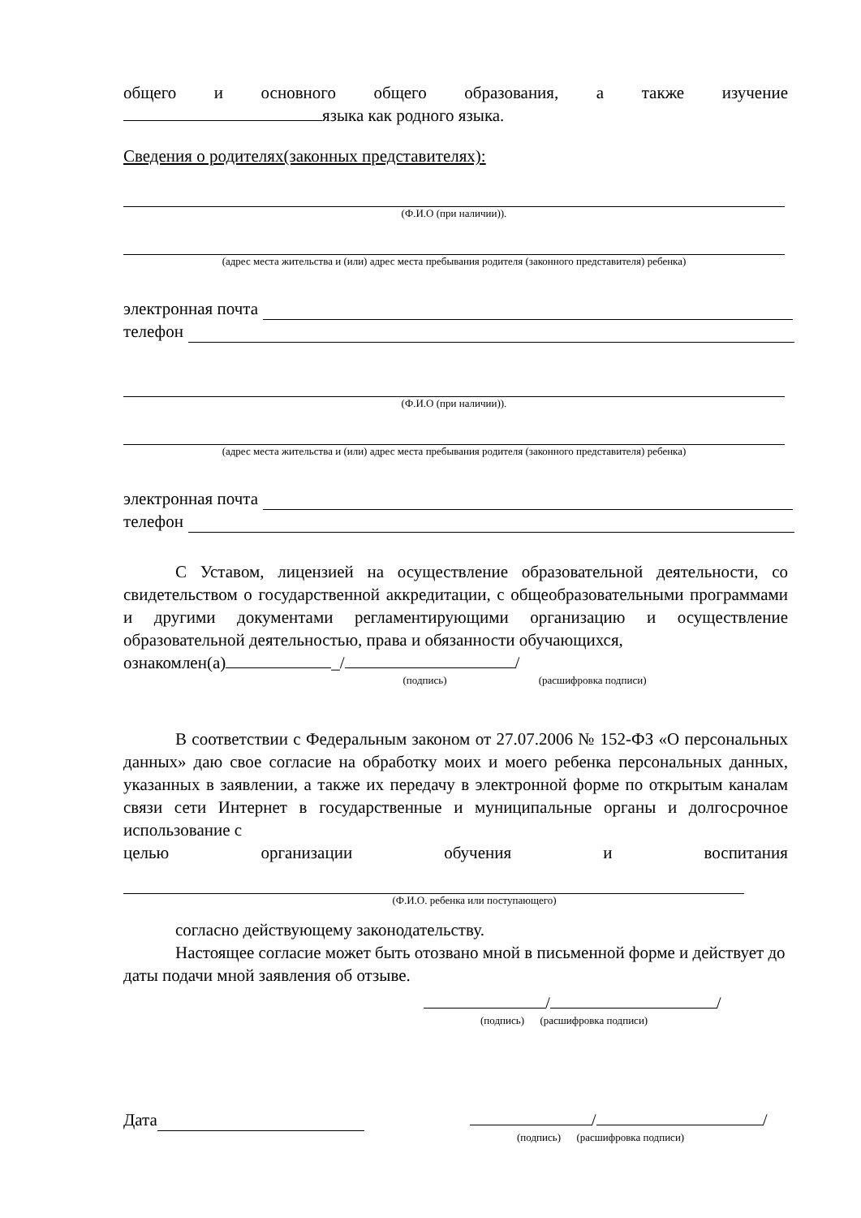общего и основного общего образования, а также изучение
языка как родного языка.
Сведения о родителях(законных представителях):
(Ф.И.О (при наличии)).
(адрес места жительства и (или) адрес места пребывания родителя (законного представителя) ребенка)
электронная почта
телефон
(Ф.И.О (при наличии)).
(адрес места жительства и (или) адрес места пребывания родителя (законного представителя) ребенка)
электронная почта
телефон
С Уставом, лицензией на осуществление образовательной деятельности, со свидетельством о государственной аккредитации, с общеобразовательными программами и другими документами регламентирующими организацию и осуществление образовательной деятельностью, права и обязанности обучающихся,
ознакомлен(а) _/ /
(подпись) (расшифровка подписи)
В соответствии с Федеральным законом от 27.07.2006 № 152-ФЗ «О персональных данных» даю свое согласие на обработку моих и моего ребенка персональных данных, указанных в заявлении, а также их передачу в электронной форме по открытым каналам связи сети Интернет в государственные и муниципальные органы и долгосрочное использование с
целью организации обучения и воспитания
(Ф.И.О. ребенка или поступающего)
согласно действующему законодательству.
Настоящее согласие может быть отозвано мной в письменной форме и действует до даты подачи мной заявления об отзыве.
/ /
(подпись) (расшифровка подписи)
Дата / /
(подпись) (расшифровка подписи)